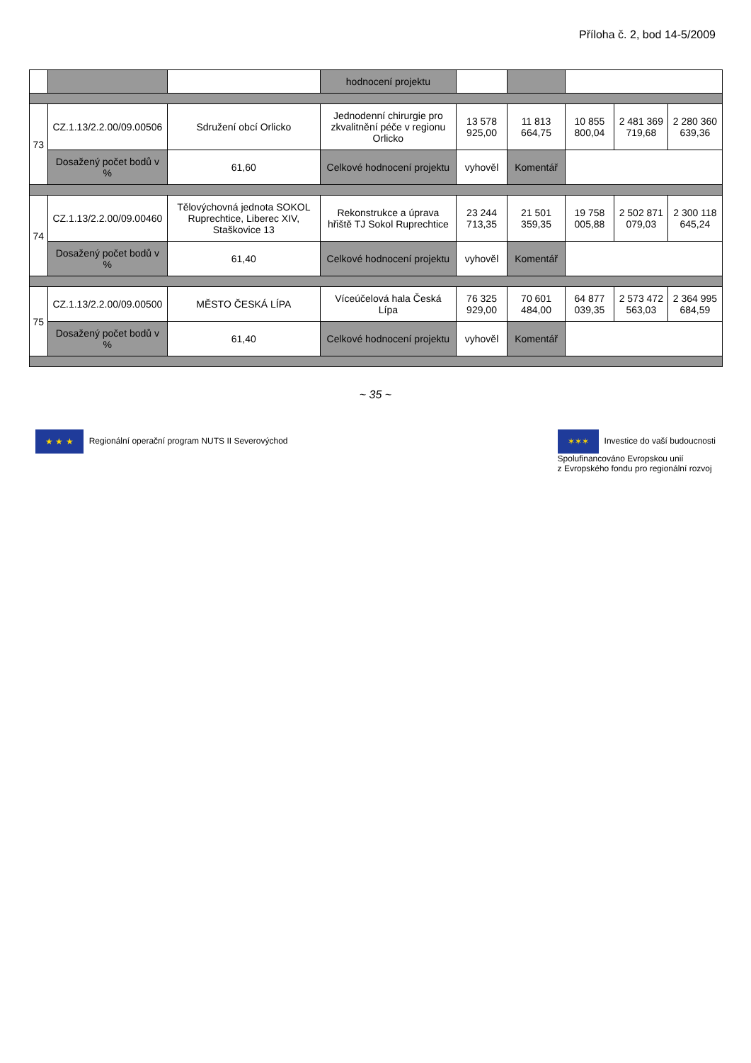Příloha č. 2, bod 14-5/2009
| | | | hodnocení projektu | | | | | |
| --- | --- | --- | --- | --- | --- | --- | --- | --- |
| 73 | CZ.1.13/2.2.00/09.00506 | Sdružení obcí Orlicko | Jednodenní chirurgie pro zkvalitnění péče v regionu Orlicko | 13 578 925,00 | 11 813 664,75 | 10 855 800,04 | 2 481 369 719,68 | 2 280 360 639,36 |
| | Dosažený počet bodů v % | 61,60 | Celkové hodnocení projektu | vyhověl | Komentář | | | |
| 74 | CZ.1.13/2.2.00/09.00460 | Tělovýchovná jednota SOKOL Ruprechtice, Liberec XIV, Staškovice 13 | Rekonstrukce a úprava hřiště TJ Sokol Ruprechtice | 23 244 713,35 | 21 501 359,35 | 19 758 005,88 | 2 502 871 079,03 | 2 300 118 645,24 |
| | Dosažený počet bodů v % | 61,40 | Celkové hodnocení projektu | vyhověl | Komentář | | | |
| 75 | CZ.1.13/2.2.00/09.00500 | MĚSTO ČESKÁ LÍPA | Víceúčelová hala Česká Lípa | 76 325 929,00 | 70 601 484,00 | 64 877 039,35 | 2 573 472 563,03 | 2 364 995 684,59 |
| | Dosažený počet bodů v % | 61,40 | Celkové hodnocení projektu | vyhověl | Komentář | | | |
~ 35 ~
★ ★ ★ Regionální operační program NUTS II Severovýchod
✶✶✶ Investice do vaší budoucnosti
Spolufinancováno Evropskou unií
z Evropského fondu pro regionální rozvoj